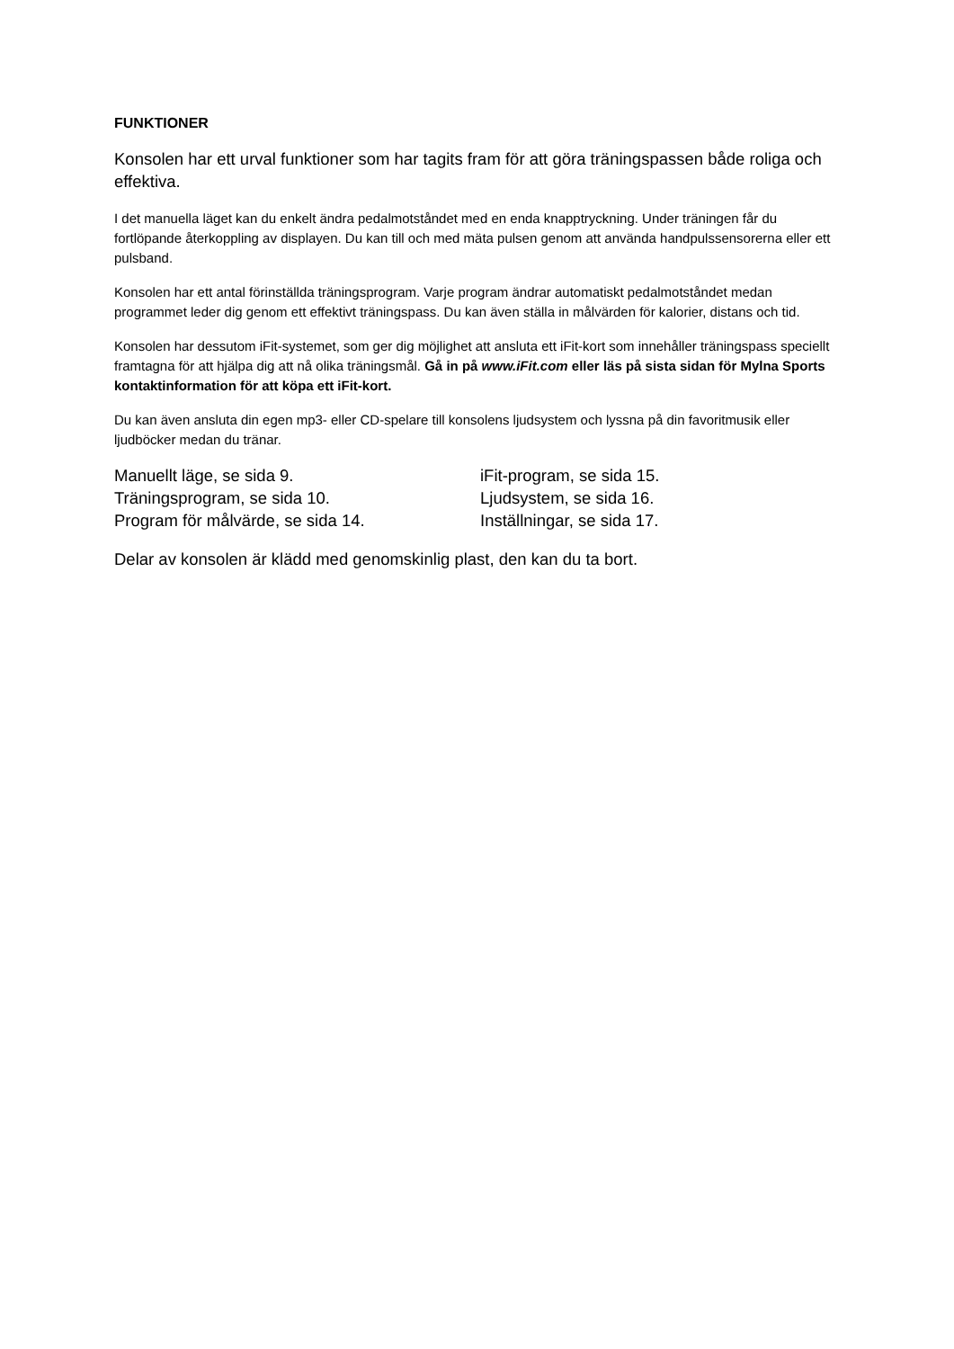FUNKTIONER
Konsolen har ett urval funktioner som har tagits fram för att göra träningspassen både roliga och effektiva.
I det manuella läget kan du enkelt ändra pedalmotståndet med en enda knapptryckning. Under träningen får du fortlöpande återkoppling av displayen. Du kan till och med mäta pulsen genom att använda handpulssensorerna eller ett pulsband.
Konsolen har ett antal förinställda träningsprogram. Varje program ändrar automatiskt pedalmotståndet medan programmet leder dig genom ett effektivt träningspass. Du kan även ställa in målvärden för kalorier, distans och tid.
Konsolen har dessutom iFit-systemet, som ger dig möjlighet att ansluta ett iFit-kort som innehåller träningspass speciellt framtagna för att hjälpa dig att nå olika träningsmål. Gå in på www.iFit.com eller läs på sista sidan för Mylna Sports kontaktinformation för att köpa ett iFit-kort.
Du kan även ansluta din egen mp3- eller CD-spelare till konsolens ljudsystem och lyssna på din favoritmusik eller ljudböcker medan du tränar.
Manuellt läge, se sida 9.
Träningsprogram, se sida 10.
Program för målvärde, se sida 14.
iFit-program, se sida 15.
Ljudsystem, se sida 16.
Inställningar, se sida 17.
Delar av konsolen är klädd med genomskinlig plast, den kan du ta bort.